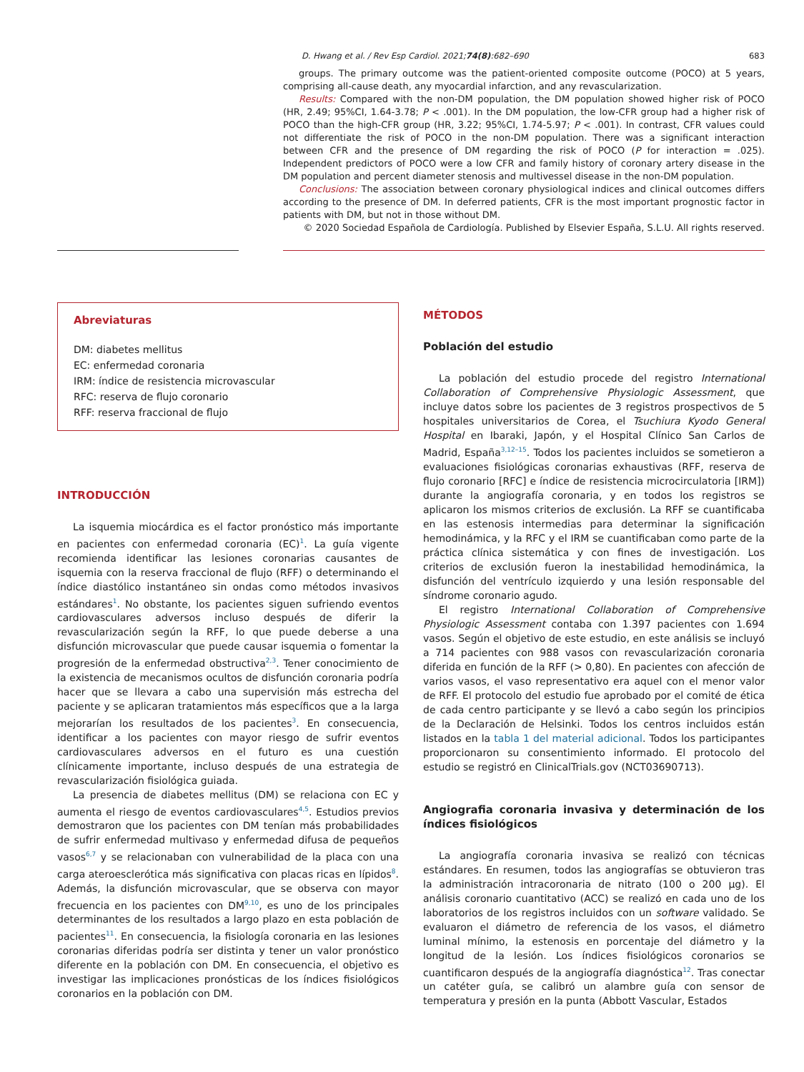D. Hwang et al. / Rev Esp Cardiol. 2021;74(8):682–690 683
groups. The primary outcome was the patient-oriented composite outcome (POCO) at 5 years, comprising all-cause death, any myocardial infarction, and any revascularization.
Results: Compared with the non-DM population, the DM population showed higher risk of POCO (HR, 2.49; 95%CI, 1.64-3.78; P < .001). In the DM population, the low-CFR group had a higher risk of POCO than the high-CFR group (HR, 3.22; 95%CI, 1.74-5.97; P < .001). In contrast, CFR values could not differentiate the risk of POCO in the non-DM population. There was a significant interaction between CFR and the presence of DM regarding the risk of POCO (P for interaction = .025). Independent predictors of POCO were a low CFR and family history of coronary artery disease in the DM population and percent diameter stenosis and multivessel disease in the non-DM population.
Conclusions: The association between coronary physiological indices and clinical outcomes differs according to the presence of DM. In deferred patients, CFR is the most important prognostic factor in patients with DM, but not in those without DM.
© 2020 Sociedad Española de Cardiología. Published by Elsevier España, S.L.U. All rights reserved.
Abreviaturas
DM: diabetes mellitus
EC: enfermedad coronaria
IRM: índice de resistencia microvascular
RFC: reserva de flujo coronario
RFF: reserva fraccional de flujo
INTRODUCCIÓN
La isquemia miocárdica es el factor pronóstico más importante en pacientes con enfermedad coronaria (EC)<sup>1</sup>. La guía vigente recomienda identificar las lesiones coronarias causantes de isquemia con la reserva fraccional de flujo (RFF) o determinando el índice diastólico instantáneo sin ondas como métodos invasivos estándares<sup>1</sup>. No obstante, los pacientes siguen sufriendo eventos cardiovasculares adversos incluso después de diferir la revascularización según la RFF, lo que puede deberse a una disfunción microvascular que puede causar isquemia o fomentar la progresión de la enfermedad obstructiva<sup>2,3</sup>. Tener conocimiento de la existencia de mecanismos ocultos de disfunción coronaria podría hacer que se llevara a cabo una supervisión más estrecha del paciente y se aplicaran tratamientos más específicos que a la larga mejorarían los resultados de los pacientes<sup>3</sup>. En consecuencia, identificar a los pacientes con mayor riesgo de sufrir eventos cardiovasculares adversos en el futuro es una cuestión clínicamente importante, incluso después de una estrategia de revascularización fisiológica guiada.
La presencia de diabetes mellitus (DM) se relaciona con EC y aumenta el riesgo de eventos cardiovasculares<sup>4,5</sup>. Estudios previos demostraron que los pacientes con DM tenían más probabilidades de sufrir enfermedad multivaso y enfermedad difusa de pequeños vasos<sup>6,7</sup> y se relacionaban con vulnerabilidad de la placa con una carga ateroesclerótica más significativa con placas ricas en lípidos<sup>8</sup>. Además, la disfunción microvascular, que se observa con mayor frecuencia en los pacientes con DM<sup>9,10</sup>, es uno de los principales determinantes de los resultados a largo plazo en esta población de pacientes<sup>11</sup>. En consecuencia, la fisiología coronaria en las lesiones coronarias diferidas podría ser distinta y tener un valor pronóstico diferente en la población con DM. En consecuencia, el objetivo es investigar las implicaciones pronósticas de los índices fisiológicos coronarios en la población con DM.
MÉTODOS
Población del estudio
La población del estudio procede del registro International Collaboration of Comprehensive Physiologic Assessment, que incluye datos sobre los pacientes de 3 registros prospectivos de 5 hospitales universitarios de Corea, el Tsuchiura Kyodo General Hospital en Ibaraki, Japón, y el Hospital Clínico San Carlos de Madrid, España<sup>3,12–15</sup>. Todos los pacientes incluidos se sometieron a evaluaciones fisiológicas coronarias exhaustivas (RFF, reserva de flujo coronario [RFC] e índice de resistencia microcirculatoria [IRM]) durante la angiografía coronaria, y en todos los registros se aplicaron los mismos criterios de exclusión. La RFF se cuantificaba en las estenosis intermedias para determinar la significación hemodinámica, y la RFC y el IRM se cuantificaban como parte de la práctica clínica sistemática y con fines de investigación. Los criterios de exclusión fueron la inestabilidad hemodinámica, la disfunción del ventrículo izquierdo y una lesión responsable del síndrome coronario agudo.
El registro International Collaboration of Comprehensive Physiologic Assessment contaba con 1.397 pacientes con 1.694 vasos. Según el objetivo de este estudio, en este análisis se incluyó a 714 pacientes con 988 vasos con revascularización coronaria diferida en función de la RFF (> 0,80). En pacientes con afección de varios vasos, el vaso representativo era aquel con el menor valor de RFF. El protocolo del estudio fue aprobado por el comité de ética de cada centro participante y se llevó a cabo según los principios de la Declaración de Helsinki. Todos los centros incluidos están listados en la tabla 1 del material adicional. Todos los participantes proporcionaron su consentimiento informado. El protocolo del estudio se registró en ClinicalTrials.gov (NCT03690713).
Angiografia coronaria invasiva y determinación de los índices fisiológicos
La angiografía coronaria invasiva se realizó con técnicas estándares. En resumen, todos las angiografías se obtuvieron tras la administración intracoronaria de nitrato (100 o 200 μg). El análisis coronario cuantitativo (ACC) se realizó en cada uno de los laboratorios de los registros incluidos con un software validado. Se evaluaron el diámetro de referencia de los vasos, el diámetro luminal mínimo, la estenosis en porcentaje del diámetro y la longitud de la lesión. Los índices fisiológicos coronarios se cuantificaron después de la angiografía diagnóstica<sup>12</sup>. Tras conectar un catéter guía, se calibró un alambre guía con sensor de temperatura y presión en la punta (Abbott Vascular, Estados